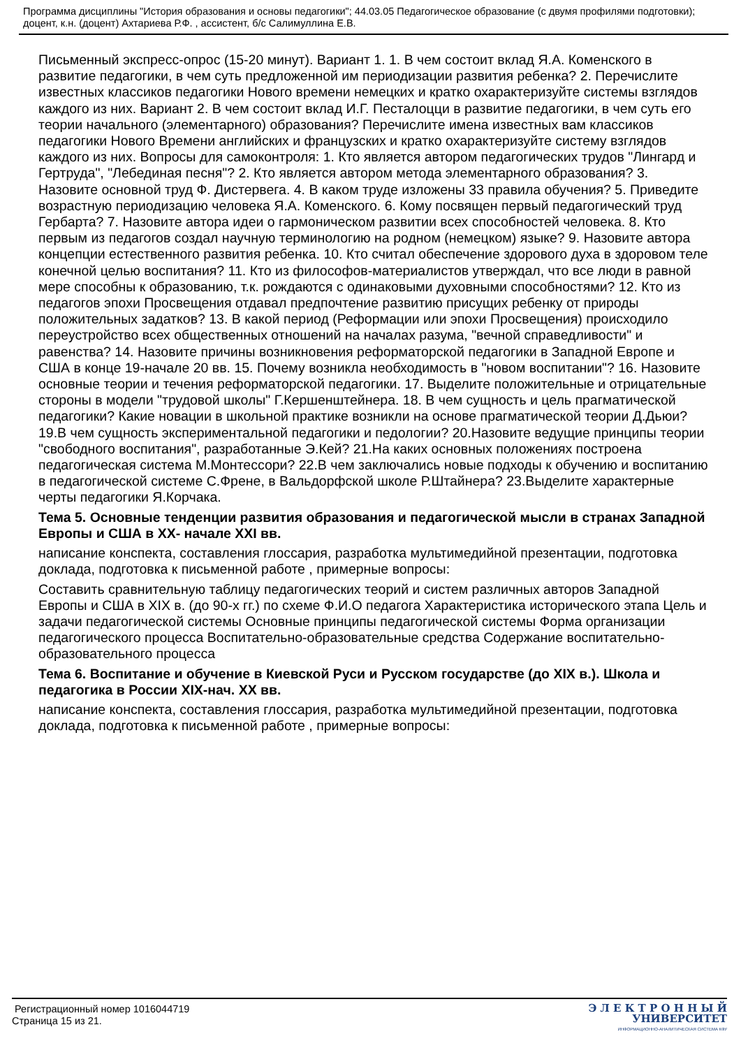Программа дисциплины "История образования и основы педагогики"; 44.03.05 Педагогическое образование (с двумя профилями подготовки); доцент, к.н. (доцент) Ахтариева Р.Ф. , ассистент, б/с Салимуллина Е.В.
Письменный экспресс-опрос (15-20 минут). Вариант 1. 1. В чем состоит вклад Я.А. Коменского в развитие педагогики, в чем суть предложенной им периодизации развития ребенка? 2. Перечислите известных классиков педагогики Нового времени немецких и кратко охарактеризуйте системы взглядов каждого из них. Вариант 2. В чем состоит вклад И.Г. Песталоцци в развитие педагогики, в чем суть его теории начального (элементарного) образования? Перечислите имена известных вам классиков педагогики Нового Времени английских и французских и кратко охарактеризуйте систему взглядов каждого из них. Вопросы для самоконтроля: 1. Кто является автором педагогических трудов "Лингард и Гертруда", "Лебединая песня"? 2. Кто является автором метода элементарного образования? 3. Назовите основной труд Ф. Дистервега. 4. В каком труде изложены 33 правила обучения? 5. Приведите возрастную периодизацию человека Я.А. Коменского. 6. Кому посвящен первый педагогический труд Гербарта? 7. Назовите автора идеи о гармоническом развитии всех способностей человека. 8. Кто первым из педагогов создал научную терминологию на родном (немецком) языке? 9. Назовите автора концепции естественного развития ребенка. 10. Кто считал обеспечение здорового духа в здоровом теле конечной целью воспитания? 11. Кто из философов-материалистов утверждал, что все люди в равной мере способны к образованию, т.к. рождаются с одинаковыми духовными способностями? 12. Кто из педагогов эпохи Просвещения отдавал предпочтение развитию присущих ребенку от природы положительных задатков? 13. В какой период (Реформации или эпохи Просвещения) происходило переустройство всех общественных отношений на началах разума, "вечной справедливости" и равенства? 14. Назовите причины возникновения реформаторской педагогики в Западной Европе и США в конце 19-начале 20 вв. 15. Почему возникла необходимость в "новом воспитании"? 16. Назовите основные теории и течения реформаторской педагогики. 17. Выделите положительные и отрицательные стороны в модели "трудовой школы" Г.Кершенштейнера. 18. В чем сущность и цель прагматической педагогики? Какие новации в школьной практике возникли на основе прагматической теории Д.Дьюи? 19.В чем сущность экспериментальной педагогики и педологии? 20.Назовите ведущие принципы теории "свободного воспитания", разработанные Э.Кей? 21.На каких основных положениях построена педагогическая система М.Монтессори? 22.В чем заключались новые подходы к обучению и воспитанию в педагогической системе С.Френе, в Вальдорфской школе Р.Штайнера? 23.Выделите характерные черты педагогики Я.Корчака.
Тема 5. Основные тенденции развития образования и педагогической мысли в странах Западной Европы и США в XX- начале XXI вв.
написание конспекта, составления глоссария, разработка мультимедийной презентации, подготовка доклада, подготовка к письменной работе , примерные вопросы:
Составить сравнительную таблицу педагогических теорий и систем различных авторов Западной Европы и США в XIX в. (до 90-х гг.) по схеме Ф.И.О педагога Характеристика исторического этапа Цель и задачи педагогической системы Основные принципы педагогической системы Форма организации педагогического процесса Воспитательно-образовательные средства Содержание воспитательно-образовательного процесса
Тема 6. Воспитание и обучение в Киевской Руси и Русском государстве (до XIX в.). Школа и педагогика в России XIX-нач. XX вв.
написание конспекта, составления глоссария, разработка мультимедийной презентации, подготовка доклада, подготовка к письменной работе , примерные вопросы:
Регистрационный номер 1016044719
Страница 15 из 21.
Э Л Е К Т Р О Н Н Ы Й
УНИВЕРСИТЕТ
ИНФОРМАЦИОННО-АНАЛИТИЧЕСКАЯ СИСТЕМА КФУ